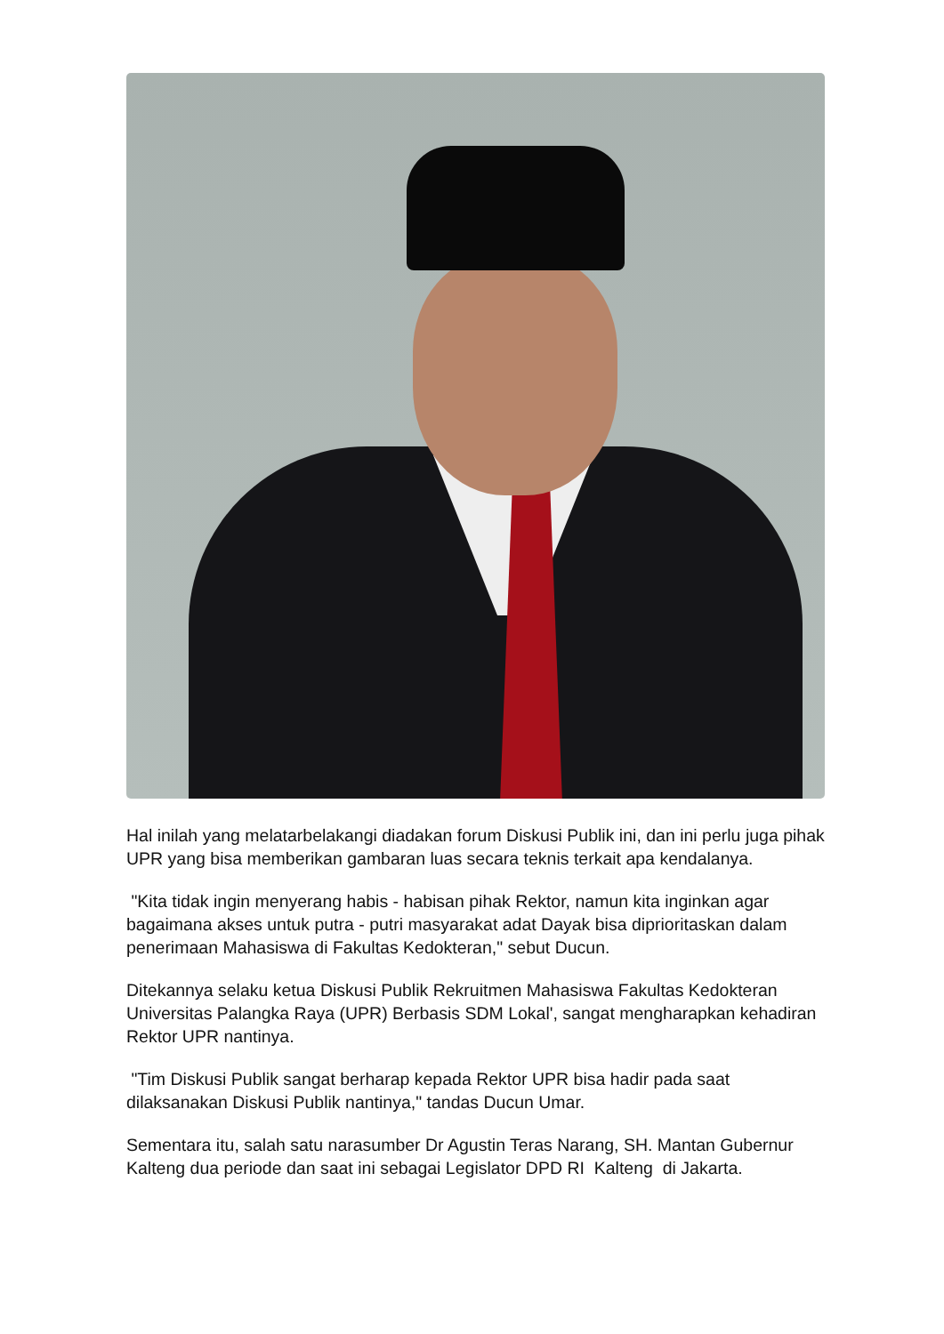Hal inilah yang melatarbelakangi diadakan forum Diskusi Publik ini, dan ini perlu juga pihak UPR yang bisa memberikan gambaran luas secara teknis terkait apa kendalanya.
"Kita tidak ingin menyerang habis - habisan pihak Rektor, namun kita inginkan agar bagaimana akses untuk putra - putri masyarakat adat Dayak bisa diprioritaskan dalam penerimaan Mahasiswa di Fakultas Kedokteran," sebut Ducun.
Ditekannya selaku ketua Diskusi Publik Rekruitmen Mahasiswa Fakultas Kedokteran Universitas Palangka Raya (UPR) Berbasis SDM Lokal', sangat mengharapkan kehadiran Rektor UPR nantinya.
"Tim Diskusi Publik sangat berharap kepada Rektor UPR bisa hadir pada saat dilaksanakan Diskusi Publik nantinya," tandas Ducun Umar.
Sementara itu, salah satu narasumber Dr Agustin Teras Narang, SH. Mantan Gubernur Kalteng dua periode dan saat ini sebagai Legislator DPD RI Kalteng di Jakarta.